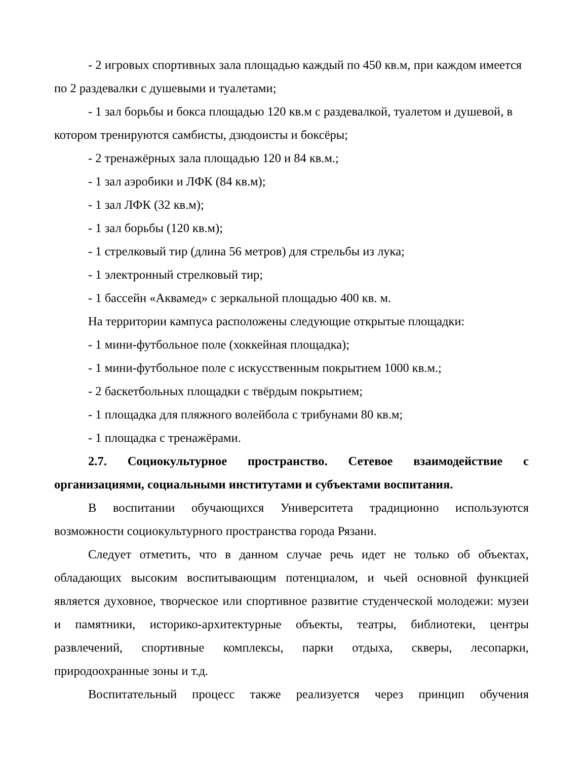- 2 игровых спортивных зала площадью каждый по 450 кв.м, при каждом имеется по 2 раздевалки с душевыми и туалетами;
- 1 зал борьбы и бокса площадью 120 кв.м с раздевалкой, туалетом и душевой, в котором тренируются самбисты, дзюдоисты и боксёры;
- 2 тренажёрных зала площадью 120 и 84 кв.м.;
- 1 зал аэробики и ЛФК (84 кв.м);
- 1 зал ЛФК (32 кв.м);
- 1 зал борьбы (120 кв.м);
- 1 стрелковый тир (длина 56 метров) для стрельбы из лука;
- 1 электронный стрелковый тир;
- 1 бассейн «Аквамед» с зеркальной площадью 400 кв. м.
На территории кампуса расположены следующие открытые площадки:
- 1 мини-футбольное поле (хоккейная площадка);
- 1 мини-футбольное поле с искусственным покрытием 1000 кв.м.;
- 2 баскетбольных площадки с твёрдым покрытием;
- 1 площадка для пляжного волейбола с трибунами 80 кв.м;
- 1 площадка с тренажёрами.
2.7. Социокультурное пространство. Сетевое взаимодействие с организациями, социальными институтами и субъектами воспитания.
В воспитании обучающихся Университета традиционно используются возможности социокультурного пространства города Рязани.
Следует отметить, что в данном случае речь идет не только об объектах, обладающих высоким воспитывающим потенциалом, и чьей основной функцией является духовное, творческое или спортивное развитие студенческой молодежи: музеи и памятники, историко-архитектурные объекты, театры, библиотеки, центры развлечений, спортивные комплексы, парки отдыха, скверы, лесопарки, природоохранные зоны и т.д.
Воспитательный процесс также реализуется через принцип обучения